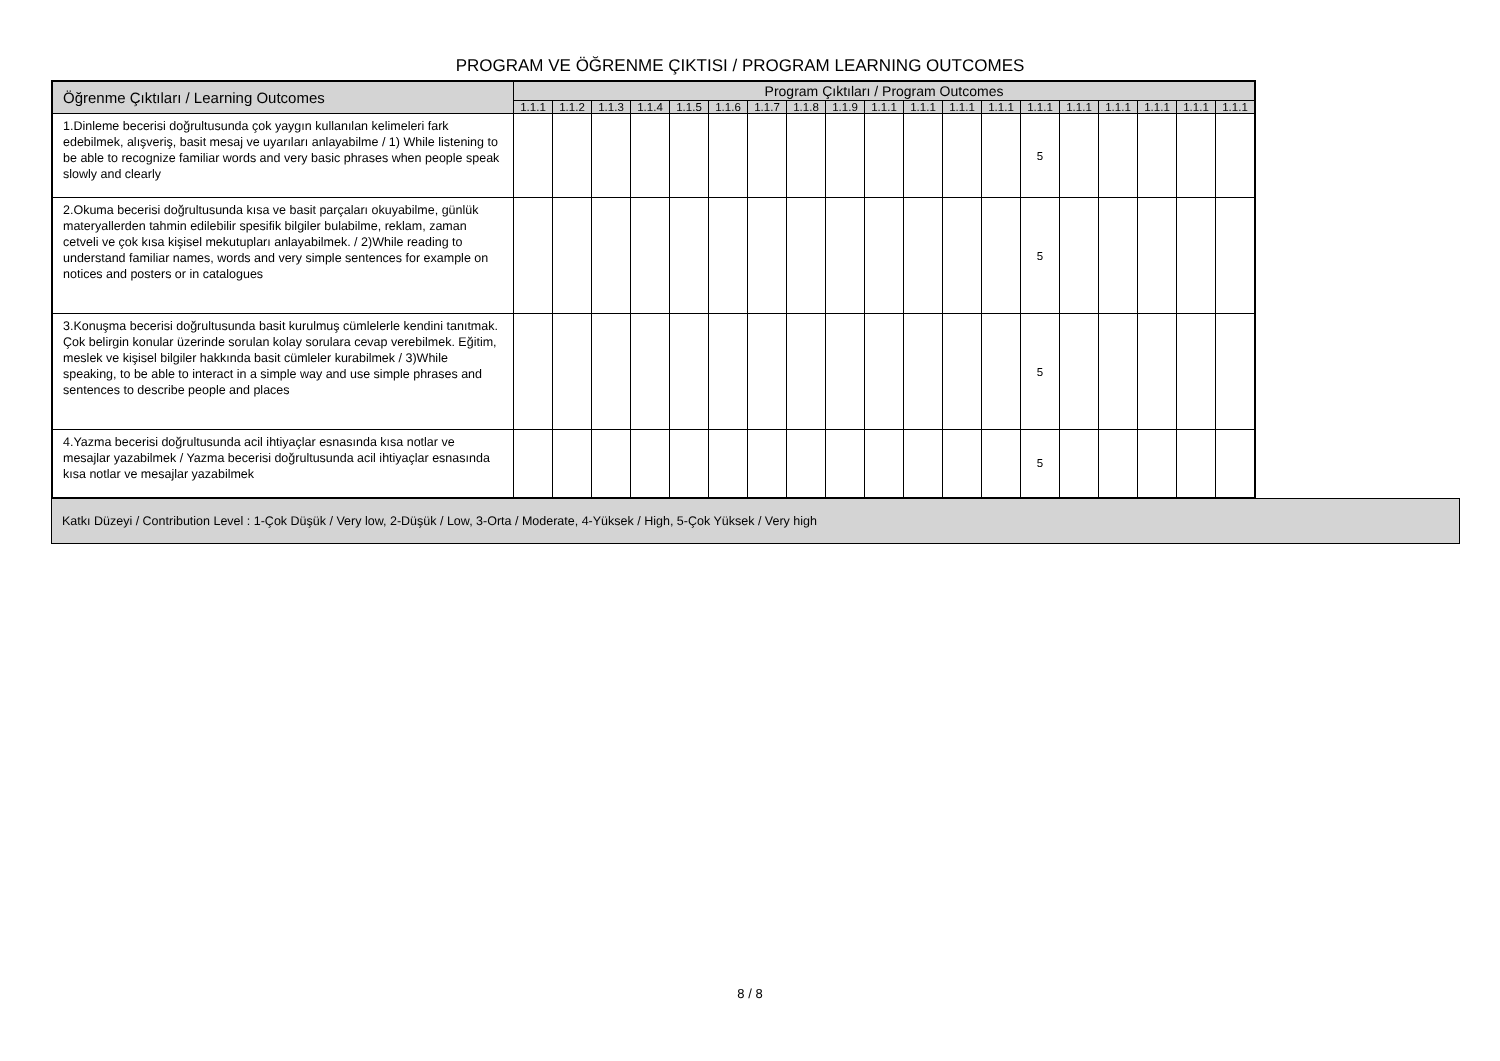PROGRAM VE ÖĞRENME ÇIKTISI / PROGRAM LEARNING OUTCOMES
| Öğrenme Çıktıları / Learning Outcomes | Program Çıktıları / Program Outcomes | | | | | | | | | | | | | | | | | | |
| --- | --- | --- | --- | --- | --- | --- | --- | --- | --- | --- | --- | --- | --- | --- | --- | --- | --- | --- | --- |
| | 1.1.1 | 1.1.2 | 1.1.3 | 1.1.4 | 1.1.5 | 1.1.6 | 1.1.7 | 1.1.8 | 1.1.9 | 1.1.1 | 1.1.1 | 1.1.1 | 1.1.1 | 1.1.1 | 1.1.1 | 1.1.1 | 1.1.1 | 1.1.1 | 1.1.1 |
| 1.Dinleme becerisi doğrultusunda çok yaygın kullanılan kelimeleri fark edebilmek, alışveriş, basit mesaj ve uyarıları anlayabilme / 1) While listening to be able to recognize familiar words and very basic phrases when people speak slowly and clearly | | | | | | | | | | | | | | 5 | | | | | |
| 2.Okuma becerisi doğrultusunda kısa ve basit parçaları okuyabilme, günlük materyallerden tahmin edilebilir spesifik bilgiler bulabilme, reklam, zaman cetveli ve çok kısa kişisel mekutupları anlayabilmek. / 2)While reading to understand familiar names, words and very simple sentences for example on notices and posters or in catalogues | | | | | | | | | | | | | | 5 | | | | | |
| 3.Konuşma becerisi doğrultusunda basit kurulmuş cümlelerle kendini tanıtmak. Çok belirgin konular üzerinde sorulan kolay sorulara cevap verebilmek. Eğitim, meslek ve kişisel bilgiler hakkında basit cümleler kurabilmek / 3)While speaking, to be able to interact in a simple way and use simple phrases and sentences to describe people and places | | | | | | | | | | | | | | 5 | | | | | |
| 4.Yazma becerisi doğrultusunda acil ihtiyaçlar esnasında kısa notlar ve mesajlar yazabilmek / Yazma becerisi doğrultusunda acil ihtiyaçlar esnasında kısa notlar ve mesajlar yazabilmek | | | | | | | | | | | | | | 5 | | | | | |
Katkı Düzeyi / Contribution Level : 1-Çok Düşük / Very low, 2-Düşük / Low, 3-Orta / Moderate, 4-Yüksek / High, 5-Çok Yüksek / Very high
8 / 8